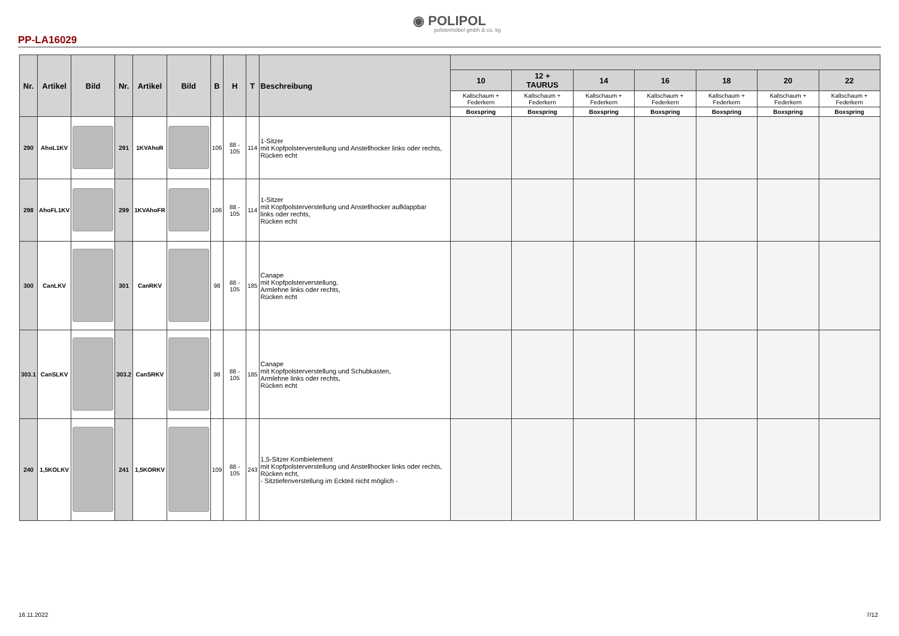◉ POLIPOL
polstermöbel gmbh & co. kg
PP-LA16029
| Nr. | Artikel | Bild | Nr. | Artikel | Bild | B | H | T | Beschreibung | | | | | | | |
| --- | --- | --- | --- | --- | --- | --- | --- | --- | --- | --- | --- | --- | --- | --- | --- | --- |
| | | | | | | | | | | 10 | 12 + TAURUS | 14 | 16 | 18 | 20 | 22 |
| | | | | | | | | | | Kaltschaum + Federkern | Kaltschaum + Federkern | Kaltschaum + Federkern | Kaltschaum + Federkern | Kaltschaum + Federkern | Kaltschaum + Federkern | Kaltschaum + Federkern |
| | | | | | | | | | | Boxspring | Boxspring | Boxspring | Boxspring | Boxspring | Boxspring | Boxspring |
| 290 | AhoL1KV | | 291 | 1KVAhoR | | 106 | 88 - 105 | 114 | 1-Sitzer mit Kopfpolsterverstellung und Anstellhocker links oder rechts, Rücken echt | | | | | | | |
| 298 | AhoFL1KV | | 299 | 1KVAhoFR | | 106 | 88 - 105 | 114 | 1-Sitzer mit Kopfpolsterverstellung und Anstellhocker aufklappbar links oder rechts, Rücken echt | | | | | | | |
| 300 | CanLKV | | 301 | CanRKV | | 98 | 88 - 105 | 185 | Canape mit Kopfpolsterverstellung, Armlehne links oder rechts, Rücken echt | | | | | | | |
| 303.1 | CanSLKV | | 303.2 | CanSRKV | | 98 | 88 - 105 | 185 | Canape mit Kopfpolsterverstellung und Schubkasten, Armlehne links oder rechts, Rücken echt | | | | | | | |
| 240 | 1,5KOLKV | | 241 | 1,5KORKV | | 109 | 88 - 105 | 243 | 1,5-Sitzer Kombielement mit Kopfpolsterverstellung und Anstellhocker links oder rechts, Rücken echt, - Sitztiefenverstellung im Eckteil nicht möglich - | | | | | | | |
16.11.2022 7/12